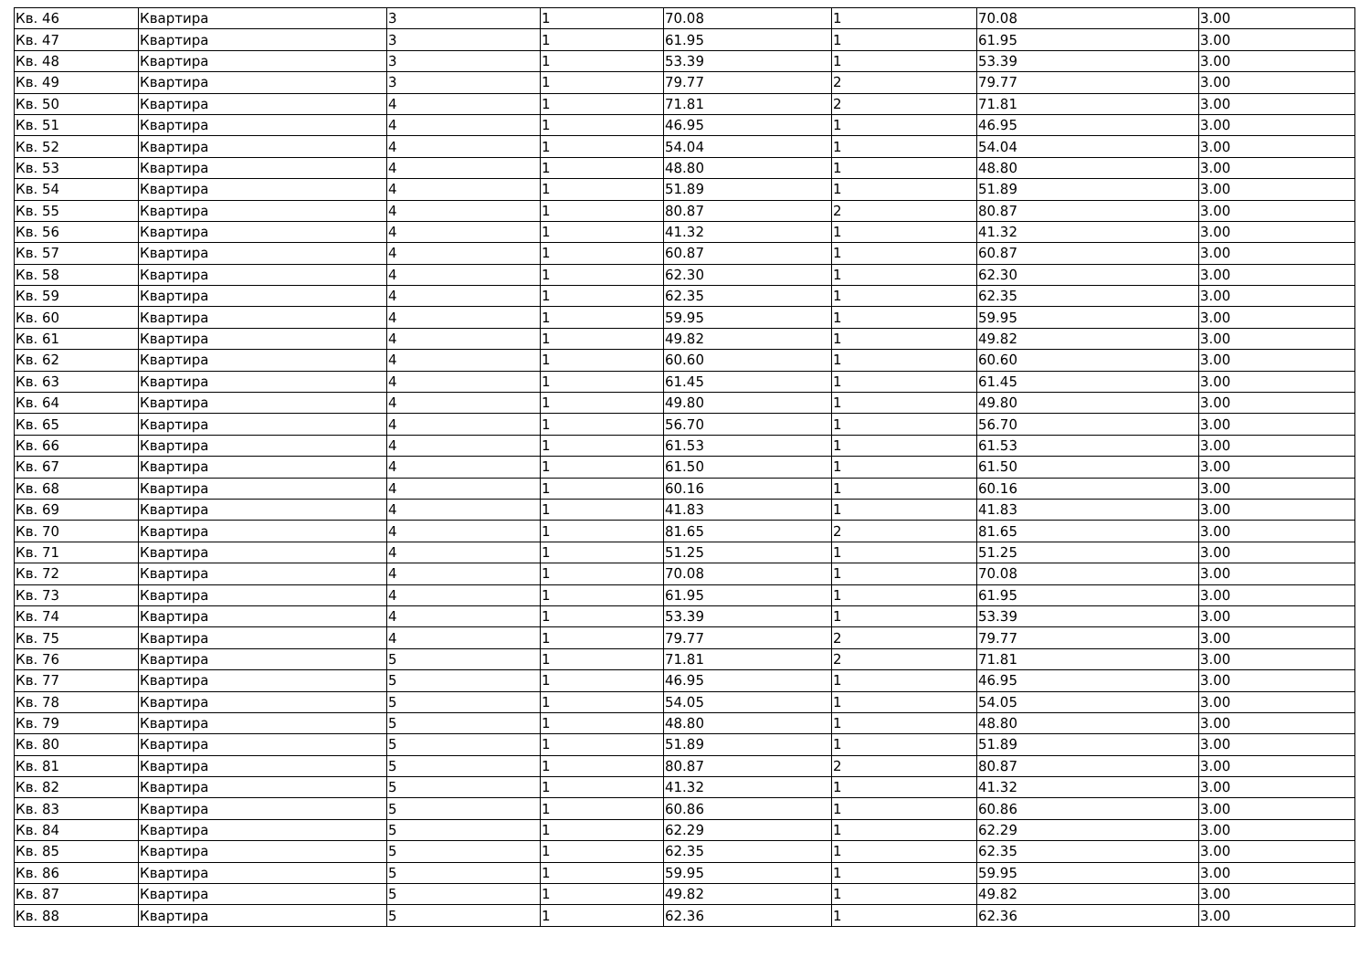| Кв. 46 | Квартира | 3 | 1 | 70.08 | 1 | 70.08 | 3.00 |
| Кв. 47 | Квартира | 3 | 1 | 61.95 | 1 | 61.95 | 3.00 |
| Кв. 48 | Квартира | 3 | 1 | 53.39 | 1 | 53.39 | 3.00 |
| Кв. 49 | Квартира | 3 | 1 | 79.77 | 2 | 79.77 | 3.00 |
| Кв. 50 | Квартира | 4 | 1 | 71.81 | 2 | 71.81 | 3.00 |
| Кв. 51 | Квартира | 4 | 1 | 46.95 | 1 | 46.95 | 3.00 |
| Кв. 52 | Квартира | 4 | 1 | 54.04 | 1 | 54.04 | 3.00 |
| Кв. 53 | Квартира | 4 | 1 | 48.80 | 1 | 48.80 | 3.00 |
| Кв. 54 | Квартира | 4 | 1 | 51.89 | 1 | 51.89 | 3.00 |
| Кв. 55 | Квартира | 4 | 1 | 80.87 | 2 | 80.87 | 3.00 |
| Кв. 56 | Квартира | 4 | 1 | 41.32 | 1 | 41.32 | 3.00 |
| Кв. 57 | Квартира | 4 | 1 | 60.87 | 1 | 60.87 | 3.00 |
| Кв. 58 | Квартира | 4 | 1 | 62.30 | 1 | 62.30 | 3.00 |
| Кв. 59 | Квартира | 4 | 1 | 62.35 | 1 | 62.35 | 3.00 |
| Кв. 60 | Квартира | 4 | 1 | 59.95 | 1 | 59.95 | 3.00 |
| Кв. 61 | Квартира | 4 | 1 | 49.82 | 1 | 49.82 | 3.00 |
| Кв. 62 | Квартира | 4 | 1 | 60.60 | 1 | 60.60 | 3.00 |
| Кв. 63 | Квартира | 4 | 1 | 61.45 | 1 | 61.45 | 3.00 |
| Кв. 64 | Квартира | 4 | 1 | 49.80 | 1 | 49.80 | 3.00 |
| Кв. 65 | Квартира | 4 | 1 | 56.70 | 1 | 56.70 | 3.00 |
| Кв. 66 | Квартира | 4 | 1 | 61.53 | 1 | 61.53 | 3.00 |
| Кв. 67 | Квартира | 4 | 1 | 61.50 | 1 | 61.50 | 3.00 |
| Кв. 68 | Квартира | 4 | 1 | 60.16 | 1 | 60.16 | 3.00 |
| Кв. 69 | Квартира | 4 | 1 | 41.83 | 1 | 41.83 | 3.00 |
| Кв. 70 | Квартира | 4 | 1 | 81.65 | 2 | 81.65 | 3.00 |
| Кв. 71 | Квартира | 4 | 1 | 51.25 | 1 | 51.25 | 3.00 |
| Кв. 72 | Квартира | 4 | 1 | 70.08 | 1 | 70.08 | 3.00 |
| Кв. 73 | Квартира | 4 | 1 | 61.95 | 1 | 61.95 | 3.00 |
| Кв. 74 | Квартира | 4 | 1 | 53.39 | 1 | 53.39 | 3.00 |
| Кв. 75 | Квартира | 4 | 1 | 79.77 | 2 | 79.77 | 3.00 |
| Кв. 76 | Квартира | 5 | 1 | 71.81 | 2 | 71.81 | 3.00 |
| Кв. 77 | Квартира | 5 | 1 | 46.95 | 1 | 46.95 | 3.00 |
| Кв. 78 | Квартира | 5 | 1 | 54.05 | 1 | 54.05 | 3.00 |
| Кв. 79 | Квартира | 5 | 1 | 48.80 | 1 | 48.80 | 3.00 |
| Кв. 80 | Квартира | 5 | 1 | 51.89 | 1 | 51.89 | 3.00 |
| Кв. 81 | Квартира | 5 | 1 | 80.87 | 2 | 80.87 | 3.00 |
| Кв. 82 | Квартира | 5 | 1 | 41.32 | 1 | 41.32 | 3.00 |
| Кв. 83 | Квартира | 5 | 1 | 60.86 | 1 | 60.86 | 3.00 |
| Кв. 84 | Квартира | 5 | 1 | 62.29 | 1 | 62.29 | 3.00 |
| Кв. 85 | Квартира | 5 | 1 | 62.35 | 1 | 62.35 | 3.00 |
| Кв. 86 | Квартира | 5 | 1 | 59.95 | 1 | 59.95 | 3.00 |
| Кв. 87 | Квартира | 5 | 1 | 49.82 | 1 | 49.82 | 3.00 |
| Кв. 88 | Квартира | 5 | 1 | 62.36 | 1 | 62.36 | 3.00 |